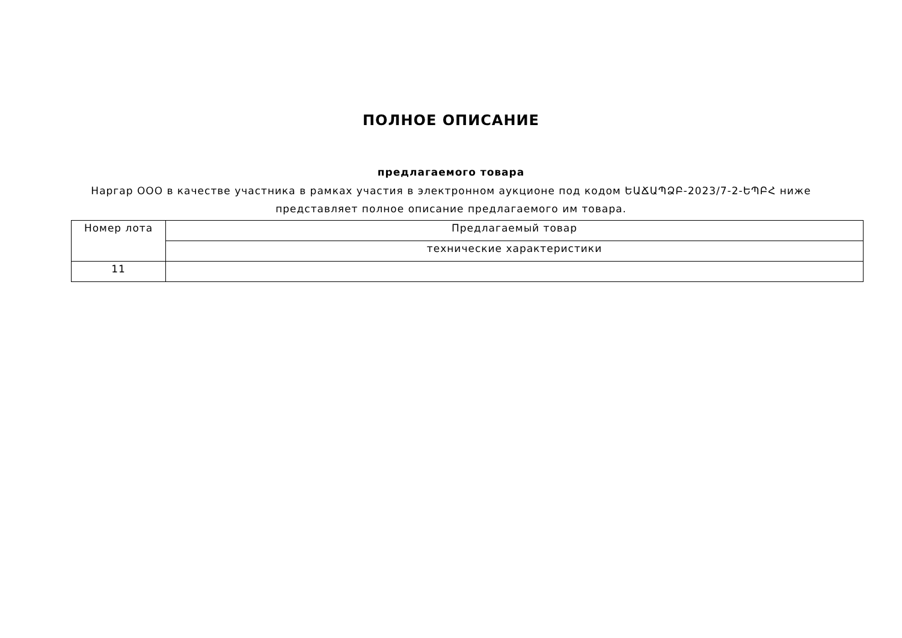ПОЛНОЕ ОПИСАНИЕ
предлагаемого товара
Наргар ООО в качестве участника в рамках участия в электронном аукционе под кодом ԵԱՃԱՊՁԲ-2023/7-2-ԵՊԲՀ ниже
представляет полное описание предлагаемого им товара.
| Номер лота | Предлагаемый товар |
| --- | --- |
| | технические характеристики |
| 11 | |